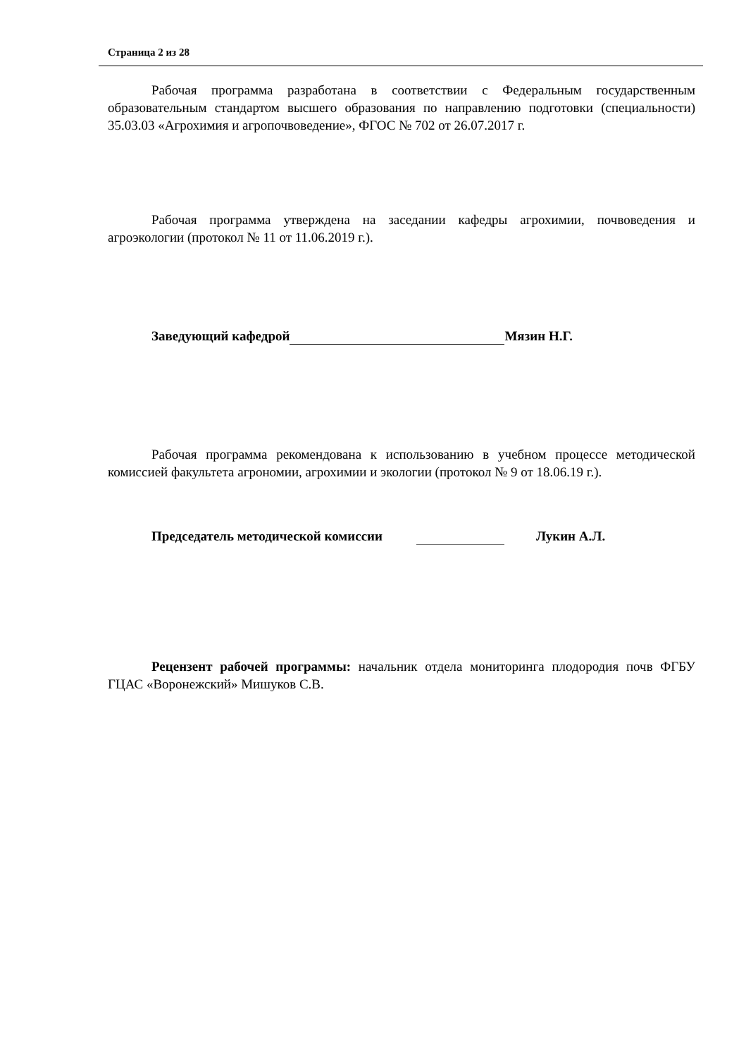Страница 2 из 28
Рабочая программа разработана в соответствии с Федеральным государственным образовательным стандартом высшего образования по направлению подготовки (специальности) 35.03.03 «Агрохимия и агропочвоведение», ФГОС № 702 от 26.07.2017 г.
Рабочая программа утверждена на заседании кафедры агрохимии, почвоведения и агроэкологии (протокол № 11 от 11.06.2019 г.).
Заведующий кафедрой Мязин Н.Г.
Рабочая программа рекомендована к использованию в учебном процессе методической комиссией факультета агрономии, агрохимии и экологии (протокол № 9 от 18.06.19 г.).
Председатель методической комиссии Лукин А.Л.
Рецензент рабочей программы: начальник отдела мониторинга плодородия почв ФГБУ ГЦАС «Воронежский» Мишуков С.В.